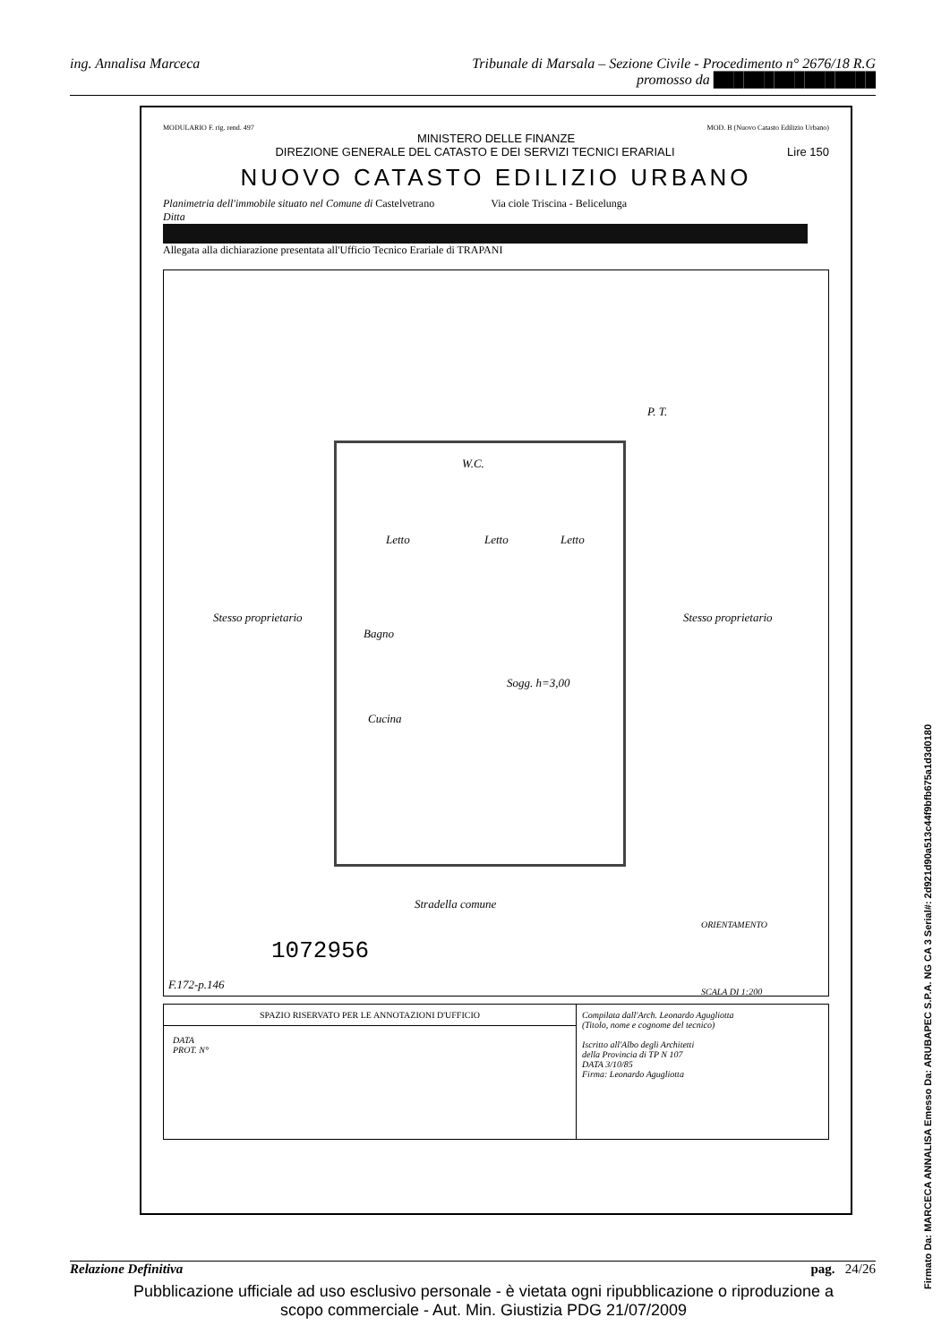ing. Annalisa Marceca Tribunale di Marsala – Sezione Civile - Procedimento n° 2676/18 R.G
promosso da ████████████████
MODULARIO F. rig. rend. 497 MOD. B (Nuovo Catasto Edilizio Urbano)
MINISTERO DELLE FINANZE
DIREZIONE GENERALE DEL CATASTO E DEI SERVIZI TECNICI ERARIALI Lire 150
NUOVO CATASTO EDILIZIO URBANO
Planimetria dell'immobile situato nel Comune di Castelvetrano Via ciole Triscina - Belicelunga
Ditta
Allegata alla dichiarazione presentata all'Ufficio Tecnico Erariale di TRAPANI
P. T.
Stesso proprietario Stesso proprietario
W.C.
Letto Letto Letto
Bagno
Sogg. h=3,00
Cucina
Stradella comune
ORIENTAMENTO
1072956
F.172-p.146
SCALA DI 1:200
SPAZIO RISERVATO PER LE ANNOTAZIONI D'UFFICIO
DATA
PROT. N°
Compilata dall'Arch. Leonardo Agugliotta
(Titolo, nome e cognome del tecnico)
Iscritto all'Albo degli Architetti
della Provincia di TP N 107
DATA 3/10/85
Firma: Leonardo Agugliotta
Relazione Definitiva pag. 24/26
Pubblicazione ufficiale ad uso esclusivo personale - è vietata ogni ripubblicazione o riproduzione a scopo commerciale - Aut. Min. Giustizia PDG 21/07/2009
Firmato Da: MARCECA ANNALISA Emesso Da: ARUBAPEC S.P.A. NG CA 3 Serial#: 2d921d90a513c44f9bfb675a1d3d0180